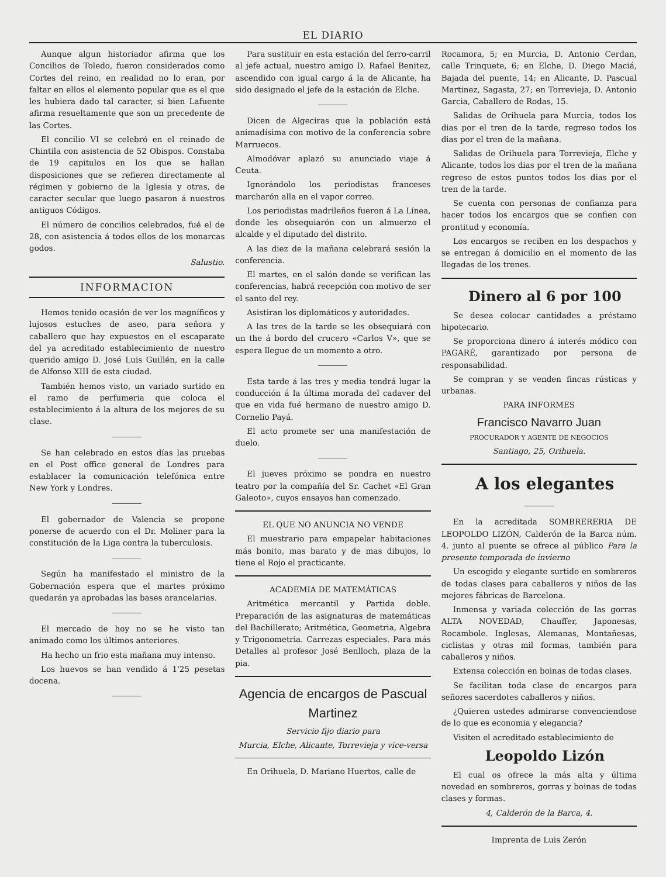EL DIARIO
Aunque algun historiador afirma que los Concilios de Toledo, fueron considerados como Cortes del reino, en realidad no lo eran, por faltar en ellos el elemento popular que es el que les hubiera dado tal caracter, si bien Lafuente afirma resueltamente que son un precedente de las Cortes.
El concilio VI se celebró en el reinado de Chintila con asistencia de 52 Obispos. Constaba de 19 capitulos en los que se hallan disposiciones que se refieren directamente al régimen y gobierno de la Iglesia y otras, de caracter secular que luego pasaron á nuestros antiguos Códigos.
El número de concilios celebrados, fué el de 28, con asistencia á todos ellos de los monarcas godos.
Salustio.
INFORMACION
Hemos tenido ocasión de ver los magníficos y lujosos estuches de aseo, para señora y caballero que hay expuestos en el escaparate del ya acreditado establecimiento de nuestro querido amigo D. José Luis Guillén, en la calle de Alfonso XIII de esta ciudad.
También hemos visto, un variado surtido en el ramo de perfumeria que coloca el establecimiento á la altura de los mejores de su clase.
Se han celebrado en estos días las pruebas en el Post office general de Londres para establacer la comunicación telefónica entre New York y Londres.
El gobernador de Valencia se propone ponerse de acuerdo con el Dr. Moliner para la constitución de la Liga contra la tuberculosis.
Según ha manifestado el ministro de la Gobernación espera que el martes próximo quedarán ya aprobadas las bases arancelarias.
El mercado de hoy no se he visto tan animado como los últimos anteriores.
Ha hecho un frio esta mañana muy intenso.
Los huevos se han vendido á 1'25 pesetas docena.
Para sustituir en esta estación del ferro-carril al jefe actual, nuestro amigo D. Rafael Benitez, ascendido con igual cargo á la de Alicante, ha sido designado el jefe de la estación de Elche.
Dicen de Algeciras que la población está animadísima con motivo de la conferencia sobre Marruecos.
Almodóvar aplazó su anunciado viaje á Ceuta.
Ignorándolo los periodistas franceses marcharón alla en el vapor correo.
Los periodistas madrileños fueron á La Línea, donde les obsequiarón con un almuerzo el alcalde y el diputado del distrito.
A las diez de la mañana celebrará sesión la conferencia.
El martes, en el salón donde se verifican las conferencias, habrá recepción con motivo de ser el santo del rey.
Asistiran los diplomáticos y autoridades.
A las tres de la tarde se les obsequiará con un the á bordo del crucero «Carlos V», que se espera llegue de un momento a otro.
Esta tarde á las tres y media tendrá lugar la conducción á la última morada del cadaver del que en vida fué hermano de nuestro amigo D. Cornelio Payá.
El acto promete ser una manifestación de duelo.
El jueves próximo se pondra en nuestro teatro por la compañía del Sr. Cachet «El Gran Galeoto», cuyos ensayos han comenzado.
EL QUE NO ANUNCIA NO VENDE
El muestrario para empapelar habitaciones más bonito, mas barato y de mas dibujos, lo tiene el Rojo el practicante.
ACADEMIA DE MATEMÁTICAS
Aritmética mercantil y Partida doble. Preparación de las asignaturas de matemáticas del Bachillerato; Aritmética, Geometria, Algebra y Trigonometria. Carrezas especiales. Para más Detalles al profesor José Benlloch, plaza de la pia.
Agencia de encargos de Pascual Martinez
Servicio fijo diario para
Murcia, Elche, Alicante, Torrevieja y vice-versa
En Orihuela, D. Mariano Huertos, calle de
Rocamora, 5; en Murcia, D. Antonio Cerdan, calle Trinquete, 6; en Elche, D. Diego Maciá, Bajada del puente, 14; en Alicante, D. Pascual Martinez, Sagasta, 27; en Torrevieja, D. Antonio Garcia, Caballero de Rodas, 15.
Salidas de Orihuela para Murcia, todos los dias por el tren de la tarde, regreso todos los dias por el tren de la mañana.
Salidas de Orihuela para Torrevieja, Elche y Alicante, todos los dias por el tren de la mañana regreso de estos puntos todos los dias por el tren de la tarde.
Se cuenta con personas de confianza para hacer todos los encargos que se confien con prontitud y economía.
Los encargos se reciben en los despachos y se entregan á domicilio en el momento de las llegadas de los trenes.
Dinero al 6 por 100
Se desea colocar cantidades a préstamo hipotecario.
Se proporciona dinero á interés módico con PAGARÉ, garantizado por persona de responsabilidad.
Se compran y se venden fincas rústicas y urbanas.
PARA INFORMES
Francisco Navarro Juan
PROCURADOR Y AGENTE DE NEGOCIOS
Santiago, 25, Orihuela.
A los elegantes
En la acreditada SOMBRERERIA DE LEOPOLDO LIZÓN, Calderón de la Barca núm. 4. junto al puente se ofrece al público Para la presente temporada de invierno
Un escogido y elegante surtido en sombreros de todas clases para caballeros y niños de las mejores fábricas de Barcelona.
Inmensa y variada colección de las gorras ALTA NOVEDAD, Chauffer, Japonesas, Rocambole. Inglesas, Alemanas, Montañesas, ciclistas y otras mil formas, también para caballeros y niños.
Extensa colección en boinas de todas clases.
Se facilitan toda clase de encargos para señores sacerdotes caballeros y niños.
¿Quieren ustedes admirarse convenciendose de lo que es economia y elegancia?
Visiten el acreditado establecimiento de
Leopoldo Lizón
El cual os ofrece la más alta y última novedad en sombreros, gorras y boinas de todas clases y formas.
4, Calderón de la Barca, 4.
Imprenta de Luis Zerón